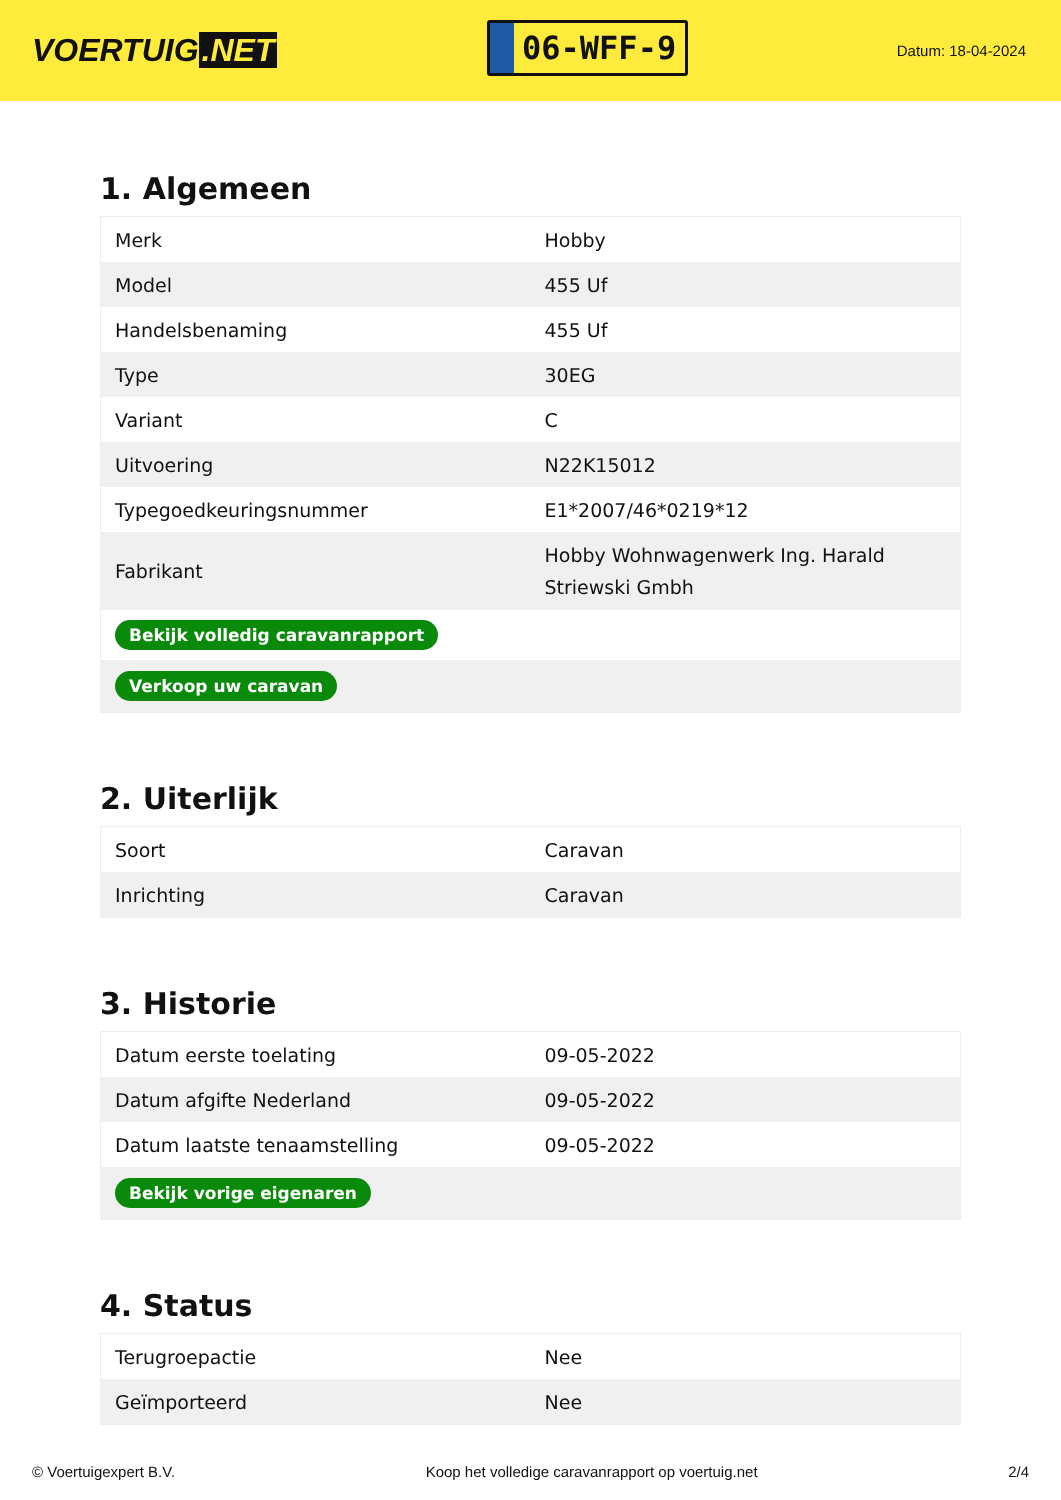VOERTUIG.NET
06-WFF-9
Datum: 18-04-2024
1. Algemeen
| Merk | Hobby |
| Model | 455 Uf |
| Handelsbenaming | 455 Uf |
| Type | 30EG |
| Variant | C |
| Uitvoering | N22K15012 |
| Typegoedkeuringsnummer | E1*2007/46*0219*12 |
| Fabrikant | Hobby Wohnwagenwerk Ing. Harald Striewski Gmbh |
| Bekijk volledig caravanrapport | |
| Verkoop uw caravan | |
2. Uiterlijk
| Soort | Caravan |
| Inrichting | Caravan |
3. Historie
| Datum eerste toelating | 09-05-2022 |
| Datum afgifte Nederland | 09-05-2022 |
| Datum laatste tenaamstelling | 09-05-2022 |
| Bekijk vorige eigenaren | |
4. Status
| Terugroepactie | Nee |
| Geïmporteerd | Nee |
© Voertuigexpert B.V. Koop het volledige caravanrapport op voertuig.net 2/4